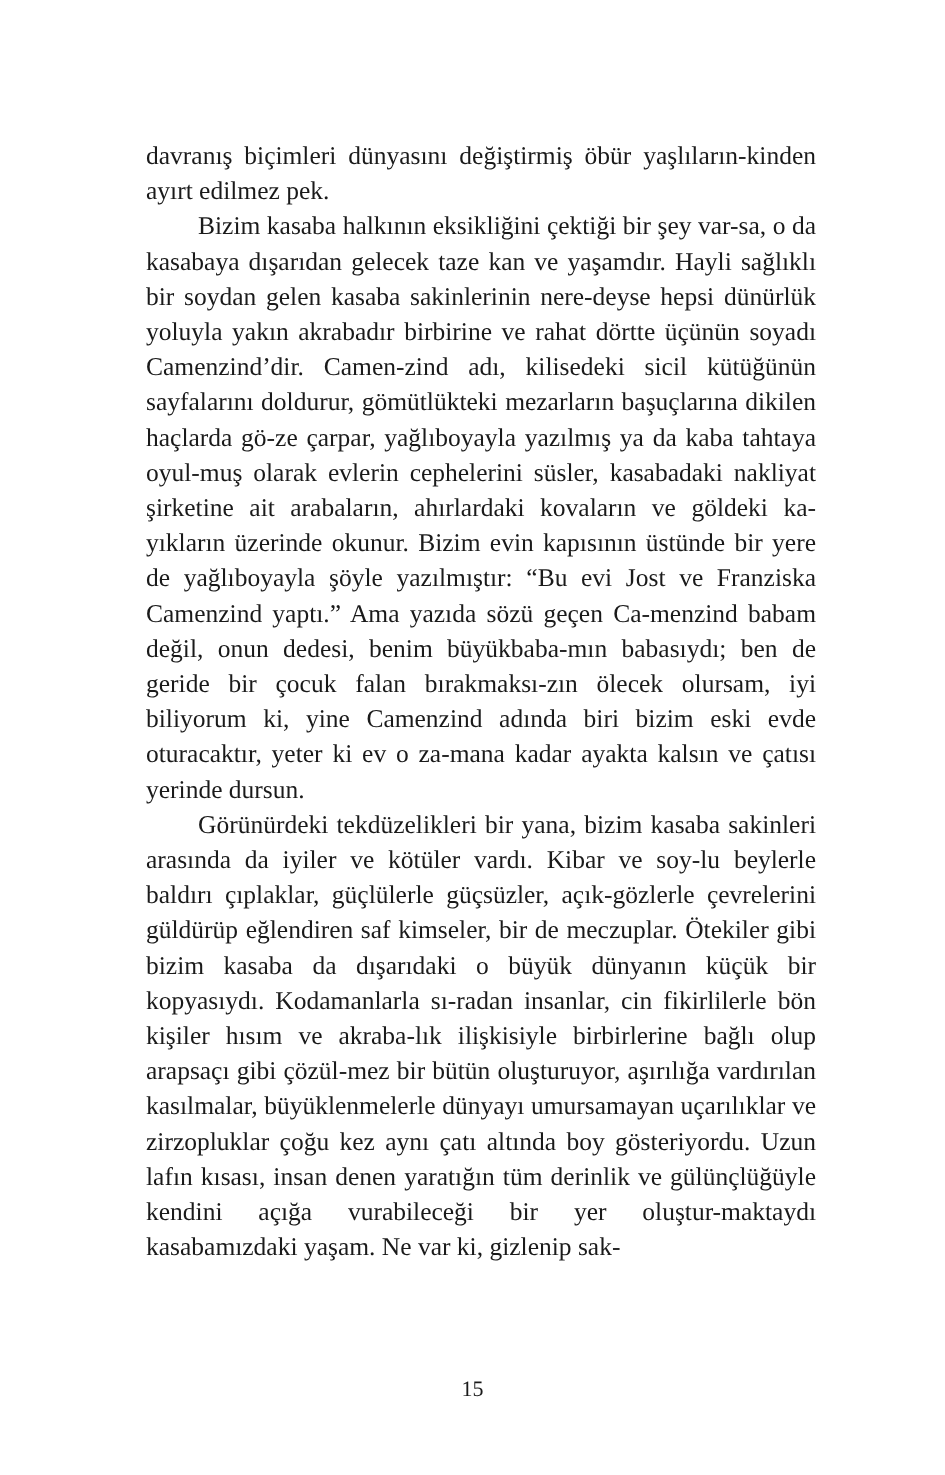davranış biçimleri dünyasını değiştirmiş öbür yaşlıların-kinden ayırt edilmez pek.
Bizim kasaba halkının eksikliğini çektiği bir şey var-sa, o da kasabaya dışarıdan gelecek taze kan ve yaşamdır. Hayli sağlıklı bir soydan gelen kasaba sakinlerinin nere-deyse hepsi dünürlük yoluyla yakın akrabadır birbirine ve rahat dörtte üçünün soyadı Camenzind’dir. Camen-zind adı, kilisedeki sicil kütüğünün sayfalarını doldurur, gömütlükteki mezarların başuçlarına dikilen haçlarda gö-ze çarpar, yağlıboyayla yazılmış ya da kaba tahtaya oyul-muş olarak evlerin cephelerini süsler, kasabadaki nakliyat şirketine ait arabaların, ahırlardaki kovaların ve göldeki ka-yıkların üzerinde okunur. Bizim evin kapısının üstünde bir yere de yağlıboyayla şöyle yazılmıştır: “Bu evi Jost ve Franziska Camenzind yaptı.” Ama yazıda sözü geçen Ca-menzind babam değil, onun dedesi, benim büyükbaba-mın babasıydı; ben de geride bir çocuk falan bırakmaksı-zın ölecek olursam, iyi biliyorum ki, yine Camenzind adında biri bizim eski evde oturacaktır, yeter ki ev o za-mana kadar ayakta kalsın ve çatısı yerinde dursun.
Görünürdeki tekdüzelikleri bir yana, bizim kasaba sakinleri arasında da iyiler ve kötüler vardı. Kibar ve soy-lu beylerle baldırı çıplaklar, güçlülerle güçsüzler, açık-gözlerle çevrelerini güldürüp eğlendiren saf kimseler, bir de meczuplar. Ötekiler gibi bizim kasaba da dışarıdaki o büyük dünyanın küçük bir kopyasıydı. Kodamanlarla sı-radan insanlar, cin fikirlilerle bön kişiler hısım ve akraba-lık ilişkisiyle birbirlerine bağlı olup arapsaçı gibi çözül-mez bir bütün oluşturuyor, aşırılığa vardırılan kasılmalar, büyüklenmelerle dünyayı umursamayan uçarılıklar ve zirzopluklar çoğu kez aynı çatı altında boy gösteriyordu. Uzun lafın kısası, insan denen yaratığın tüm derinlik ve gülünçlüğüyle kendini açığa vurabileceği bir yer oluştur-maktaydı kasabamızdaki yaşam. Ne var ki, gizlenip sak-
15